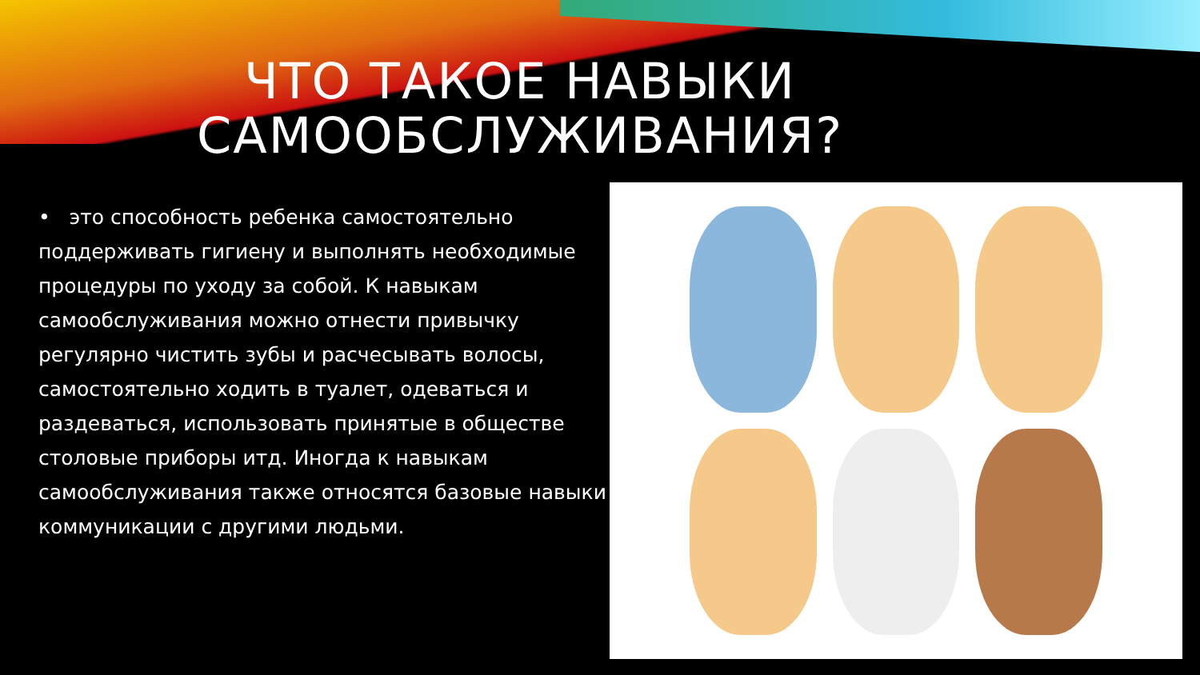ЧТО ТАКОЕ НАВЫКИ
САМООБСЛУЖИВАНИЯ?
• это способность ребенка самостоятельно поддерживать гигиену и выполнять необходимые процедуры по уходу за собой. К навыкам самообслуживания можно отнести привычку регулярно чистить зубы и расчесывать волосы, самостоятельно ходить в туалет, одеваться и раздеваться, использовать принятые в обществе столовые приборы итд. Иногда к навыкам самообслуживания также относятся базовые навыки коммуникации с другими людьми.